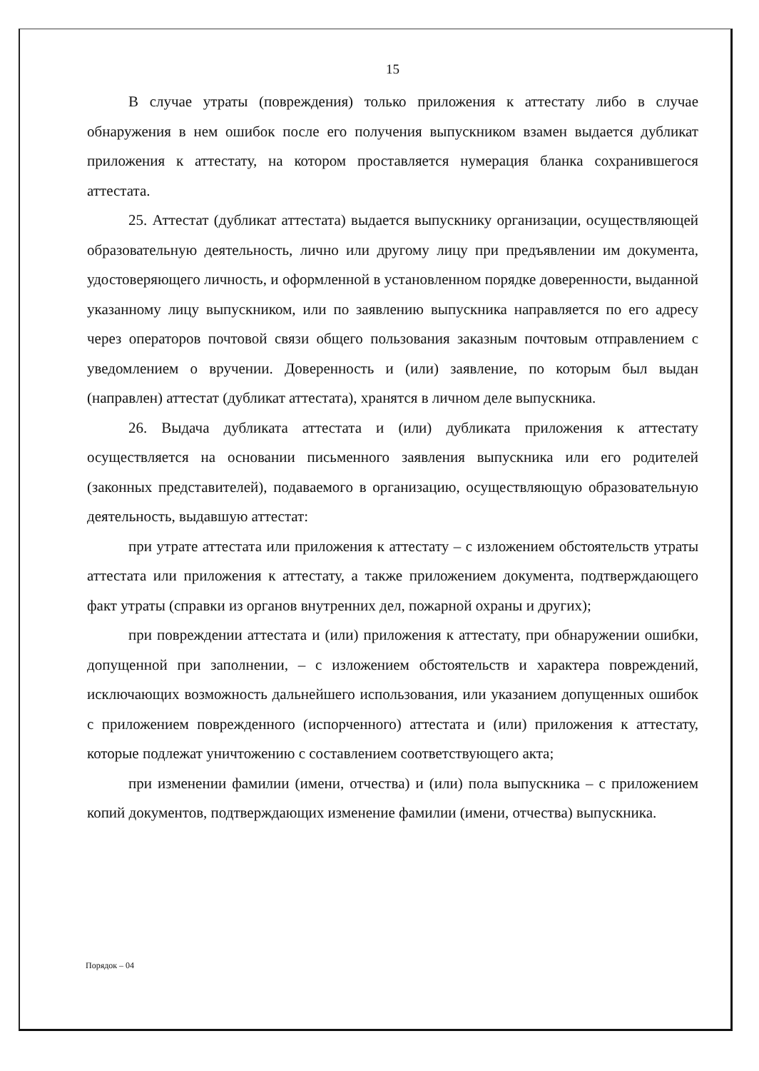15
В случае утраты (повреждения) только приложения к аттестату либо в случае обнаружения в нем ошибок после его получения выпускником взамен выдается дубликат приложения к аттестату, на котором проставляется нумерация бланка сохранившегося аттестата.
25. Аттестат (дубликат аттестата) выдается выпускнику организации, осуществляющей образовательную деятельность, лично или другому лицу при предъявлении им документа, удостоверяющего личность, и оформленной в установленном порядке доверенности, выданной указанному лицу выпускником, или по заявлению выпускника направляется по его адресу через операторов почтовой связи общего пользования заказным почтовым отправлением с уведомлением о вручении. Доверенность и (или) заявление, по которым был выдан (направлен) аттестат (дубликат аттестата), хранятся в личном деле выпускника.
26. Выдача дубликата аттестата и (или) дубликата приложения к аттестату осуществляется на основании письменного заявления выпускника или его родителей (законных представителей), подаваемого в организацию, осуществляющую образовательную деятельность, выдавшую аттестат:
при утрате аттестата или приложения к аттестату – с изложением обстоятельств утраты аттестата или приложения к аттестату, а также приложением документа, подтверждающего факт утраты (справки из органов внутренних дел, пожарной охраны и других);
при повреждении аттестата и (или) приложения к аттестату, при обнаружении ошибки, допущенной при заполнении, – с изложением обстоятельств и характера повреждений, исключающих возможность дальнейшего использования, или указанием допущенных ошибок с приложением поврежденного (испорченного) аттестата и (или) приложения к аттестату, которые подлежат уничтожению с составлением соответствующего акта;
при изменении фамилии (имени, отчества) и (или) пола выпускника – с приложением копий документов, подтверждающих изменение фамилии (имени, отчества) выпускника.
Порядок – 04